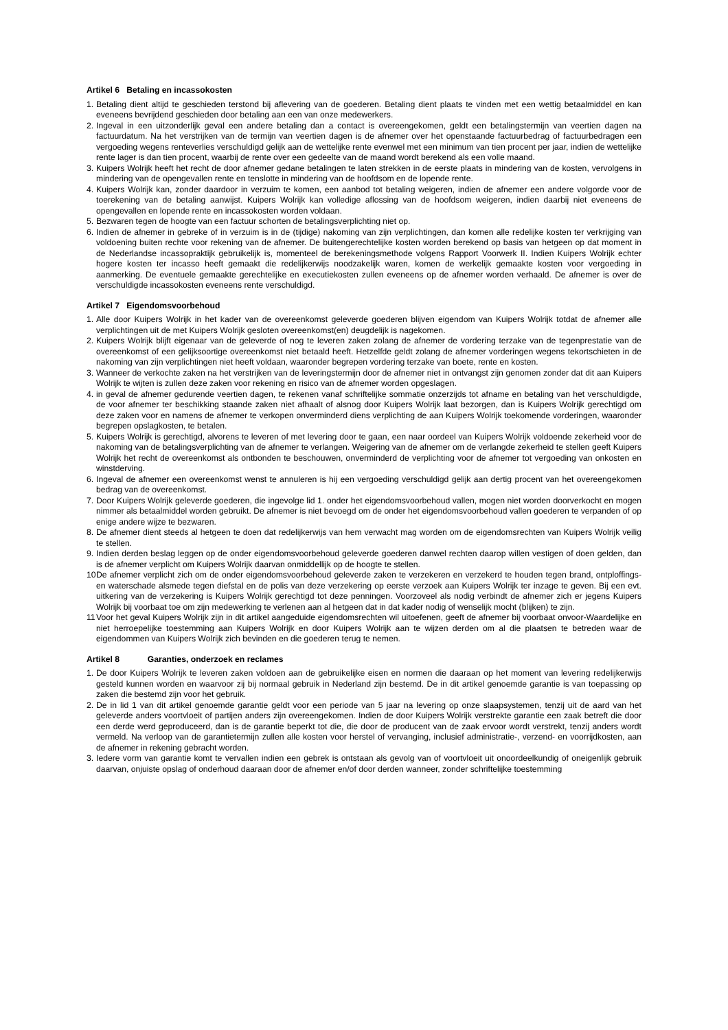Artikel 6 Betaling en incassokosten
1. Betaling dient altijd te geschieden terstond bij aflevering van de goederen. Betaling dient plaats te vinden met een wettig betaalmiddel en kan eveneens bevrijdend geschieden door betaling aan een van onze medewerkers.
2. Ingeval in een uitzonderlijk geval een andere betaling dan a contact is overeengekomen, geldt een betalingstermijn van veertien dagen na factuurdatum. Na het verstrijken van de termijn van veertien dagen is de afnemer over het openstaande factuurbedrag of factuurbedragen een vergoeding wegens renteverlies verschuldigd gelijk aan de wettelijke rente evenwel met een minimum van tien procent per jaar, indien de wettelijke rente lager is dan tien procent, waarbij de rente over een gedeelte van de maand wordt berekend als een volle maand.
3. Kuipers Wolrijk heeft het recht de door afnemer gedane betalingen te laten strekken in de eerste plaats in mindering van de kosten, vervolgens in mindering van de opengevallen rente en tenslotte in mindering van de hoofdsom en de lopende rente.
4. Kuipers Wolrijk kan, zonder daardoor in verzuim te komen, een aanbod tot betaling weigeren, indien de afnemer een andere volgorde voor de toerekening van de betaling aanwijst. Kuipers Wolrijk kan volledige aflossing van de hoofdsom weigeren, indien daarbij niet eveneens de opengevallen en lopende rente en incassokosten worden voldaan.
5. Bezwaren tegen de hoogte van een factuur schorten de betalingsverplichting niet op.
6. Indien de afnemer in gebreke of in verzuim is in de (tijdige) nakoming van zijn verplichtingen, dan komen alle redelijke kosten ter verkrijging van voldoening buiten rechte voor rekening van de afnemer. De buitengerechtelijke kosten worden berekend op basis van hetgeen op dat moment in de Nederlandse incassopraktijk gebruikelijk is, momenteel de berekeningsmethode volgens Rapport Voorwerk II. Indien Kuipers Wolrijk echter hogere kosten ter incasso heeft gemaakt die redelijkerwijs noodzakelijk waren, komen de werkelijk gemaakte kosten voor vergoeding in aanmerking. De eventuele gemaakte gerechtelijke en executiekosten zullen eveneens op de afnemer worden verhaald. De afnemer is over de verschuldigde incassokosten eveneens rente verschuldigd.
Artikel 7 Eigendomsvoorbehoud
1. Alle door Kuipers Wolrijk in het kader van de overeenkomst geleverde goederen blijven eigendom van Kuipers Wolrijk totdat de afnemer alle verplichtingen uit de met Kuipers Wolrijk gesloten overeenkomst(en) deugdelijk is nagekomen.
2. Kuipers Wolrijk blijft eigenaar van de geleverde of nog te leveren zaken zolang de afnemer de vordering terzake van de tegenprestatie van de overeenkomst of een gelijksoortige overeenkomst niet betaald heeft. Hetzelfde geldt zolang de afnemer vorderingen wegens tekortschieten in de nakoming van zijn verplichtingen niet heeft voldaan, waaronder begrepen vordering terzake van boete, rente en kosten.
3. Wanneer de verkochte zaken na het verstrijken van de leveringstermijn door de afnemer niet in ontvangst zijn genomen zonder dat dit aan Kuipers Wolrijk te wijten is zullen deze zaken voor rekening en risico van de afnemer worden opgeslagen.
4. in geval de afnemer gedurende veertien dagen, te rekenen vanaf schriftelijke sommatie onzerzijds tot afname en betaling van het verschuldigde, de voor afnemer ter beschikking staande zaken niet afhaalt of alsnog door Kuipers Wolrijk laat bezorgen, dan is Kuipers Wolrijk gerechtigd om deze zaken voor en namens de afnemer te verkopen onverminderd diens verplichting de aan Kuipers Wolrijk toekomende vorderingen, waaronder begrepen opslagkosten, te betalen.
5. Kuipers Wolrijk is gerechtigd, alvorens te leveren of met levering door te gaan, een naar oordeel van Kuipers Wolrijk voldoende zekerheid voor de nakoming van de betalingsverplichting van de afnemer te verlangen. Weigering van de afnemer om de verlangde zekerheid te stellen geeft Kuipers Wolrijk het recht de overeenkomst als ontbonden te beschouwen, onverminderd de verplichting voor de afnemer tot vergoeding van onkosten en winstderving.
6. Ingeval de afnemer een overeenkomst wenst te annuleren is hij een vergoeding verschuldigd gelijk aan dertig procent van het overeengekomen bedrag van de overeenkomst.
7. Door Kuipers Wolrijk geleverde goederen, die ingevolge lid 1. onder het eigendomsvoorbehoud vallen, mogen niet worden doorverkocht en mogen nimmer als betaalmiddel worden gebruikt. De afnemer is niet bevoegd om de onder het eigendomsvoorbehoud vallen goederen te verpanden of op enige andere wijze te bezwaren.
8. De afnemer dient steeds al hetgeen te doen dat redelijkerwijs van hem verwacht mag worden om de eigendomsrechten van Kuipers Wolrijk veilig te stellen.
9. Indien derden beslag leggen op de onder eigendomsvoorbehoud geleverde goederen danwel rechten daarop willen vestigen of doen gelden, dan is de afnemer verplicht om Kuipers Wolrijk daarvan onmiddellijk op de hoogte te stellen.
10 De afnemer verplicht zich om de onder eigendomsvoorbehoud geleverde zaken te verzekeren en verzekerd te houden tegen brand, ontploffings- en waterschade alsmede tegen diefstal en de polis van deze verzekering op eerste verzoek aan Kuipers Wolrijk ter inzage te geven. Bij een evt. uitkering van de verzekering is Kuipers Wolrijk gerechtigd tot deze penningen. Voorzoveel als nodig verbindt de afnemer zich er jegens Kuipers Wolrijk bij voorbaat toe om zijn medewerking te verlenen aan al hetgeen dat in dat kader nodig of wenselijk mocht (blijken) te zijn.
11 Voor het geval Kuipers Wolrijk zijn in dit artikel aangeduide eigendomsrechten wil uitoefenen, geeft de afnemer bij voorbaat onvoor-Waardelijke en niet herroepelijke toestemming aan Kuipers Wolrijk en door Kuipers Wolrijk aan te wijzen derden om al die plaatsen te betreden waar de eigendommen van Kuipers Wolrijk zich bevinden en die goederen terug te nemen.
Artikel 8 Garanties, onderzoek en reclames
1. De door Kuipers Wolrijk te leveren zaken voldoen aan de gebruikelijke eisen en normen die daaraan op het moment van levering redelijkerwijs gesteld kunnen worden en waarvoor zij bij normaal gebruik in Nederland zijn bestemd. De in dit artikel genoemde garantie is van toepassing op zaken die bestemd zijn voor het gebruik.
2. De in lid 1 van dit artikel genoemde garantie geldt voor een periode van 5 jaar na levering op onze slaapsystemen, tenzij uit de aard van het geleverde anders voortvloeit of partijen anders zijn overeengekomen. Indien de door Kuipers Wolrijk verstrekte garantie een zaak betreft die door een derde werd geproduceerd, dan is de garantie beperkt tot die, die door de producent van de zaak ervoor wordt verstrekt, tenzij anders wordt vermeld. Na verloop van de garantietermijn zullen alle kosten voor herstel of vervanging, inclusief administratie-, verzend- en voorrijdkosten, aan de afnemer in rekening gebracht worden.
3. Iedere vorm van garantie komt te vervallen indien een gebrek is ontstaan als gevolg van of voortvloeit uit onoordeelkundig of oneigenlijk gebruik daarvan, onjuiste opslag of onderhoud daaraan door de afnemer en/of door derden wanneer, zonder schriftelijke toestemming